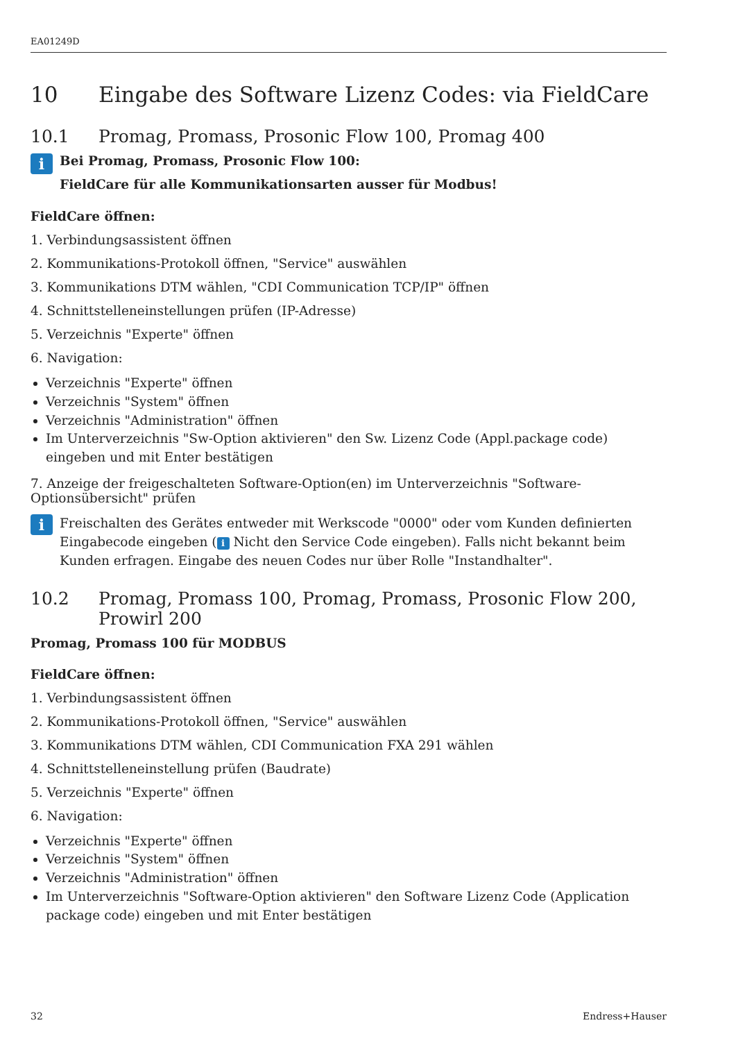EA01249D
10 Eingabe des Software Lizenz Codes: via FieldCare
10.1 Promag, Promass, Prosonic Flow 100, Promag 400
i
Bei Promag, Promass, Prosonic Flow 100:
FieldCare für alle Kommunikationsarten ausser für Modbus!
FieldCare öffnen:
1. Verbindungsassistent öffnen
2. Kommunikations-Protokoll öffnen, "Service" auswählen
3. Kommunikations DTM wählen, "CDI Communication TCP/IP" öffnen
4. Schnittstelleneinstellungen prüfen (IP-Adresse)
5. Verzeichnis "Experte" öffnen
6. Navigation:
Verzeichnis "Experte" öffnen
Verzeichnis "System" öffnen
Verzeichnis "Administration" öffnen
Im Unterverzeichnis "Sw-Option aktivieren" den Sw. Lizenz Code (Appl.package code) eingeben und mit Enter bestätigen
7. Anzeige der freigeschalteten Software-Option(en) im Unterverzeichnis "Software-Optionsübersicht" prüfen
i
Freischalten des Gerätes entweder mit Werkscode "0000" oder vom Kunden definierten Eingabecode eingeben (i Nicht den Service Code eingeben). Falls nicht bekannt beim Kunden erfragen. Eingabe des neuen Codes nur über Rolle "Instandhalter".
10.2 Promag, Promass 100, Promag, Promass, Prosonic Flow 200, Prowirl 200
Promag, Promass 100 für MODBUS
FieldCare öffnen:
1. Verbindungsassistent öffnen
2. Kommunikations-Protokoll öffnen, "Service" auswählen
3. Kommunikations DTM wählen, CDI Communication FXA 291 wählen
4. Schnittstelleneinstellung prüfen (Baudrate)
5. Verzeichnis "Experte" öffnen
6. Navigation:
Verzeichnis "Experte" öffnen
Verzeichnis "System" öffnen
Verzeichnis "Administration" öffnen
Im Unterverzeichnis "Software-Option aktivieren" den Software Lizenz Code (Application package code) eingeben und mit Enter bestätigen
32 Endress+Hauser